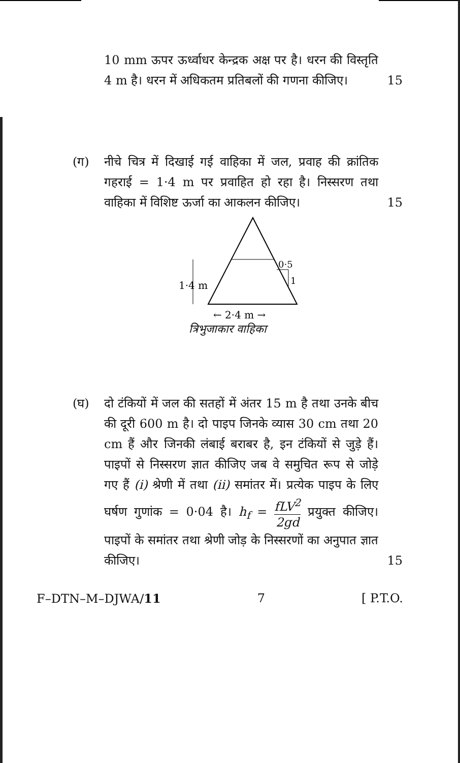10 mm ऊपर ऊर्ध्वाधर केन्द्रक अक्ष पर है। धरन की विस्तृति 4 m है। धरन में अधिकतम प्रतिबलों की गणना कीजिए।
15
(ग) नीचे चित्र में दिखाई गई वाहिका में जल, प्रवाह की क्रांतिक गहराई = 1·4 m पर प्रवाहित हो रहा है। निस्सरण तथा वाहिका में विशिष्ट ऊर्जा का आकलन कीजिए।
15
1·4 m
0·5
1
← 2·4 m →
त्रिभुजाकार वाहिका
(घ) दो टंकियों में जल की सतहों में अंतर 15 m है तथा उनके बीच की दूरी 600 m है। दो पाइप जिनके व्यास 30 cm तथा 20 cm हैं और जिनकी लंबाई बराबर है, इन टंकियों से जुड़े हैं। पाइपों से निस्सरण ज्ञात कीजिए जब वे समुचित रूप से जोड़े गए हैं (i) श्रेणी में तथा (ii) समांतर में। प्रत्येक पाइप के लिए घर्षण गुणांक = 0·04 है। h<sub>f</sub> = fLV<sup>2</sup> 2gd प्रयुक्त कीजिए। पाइपों के समांतर तथा श्रेणी जोड़ के निस्सरणों का अनुपात ज्ञात कीजिए।
15
F–DTN–M–DJWA/11 7 [ P.T.O.